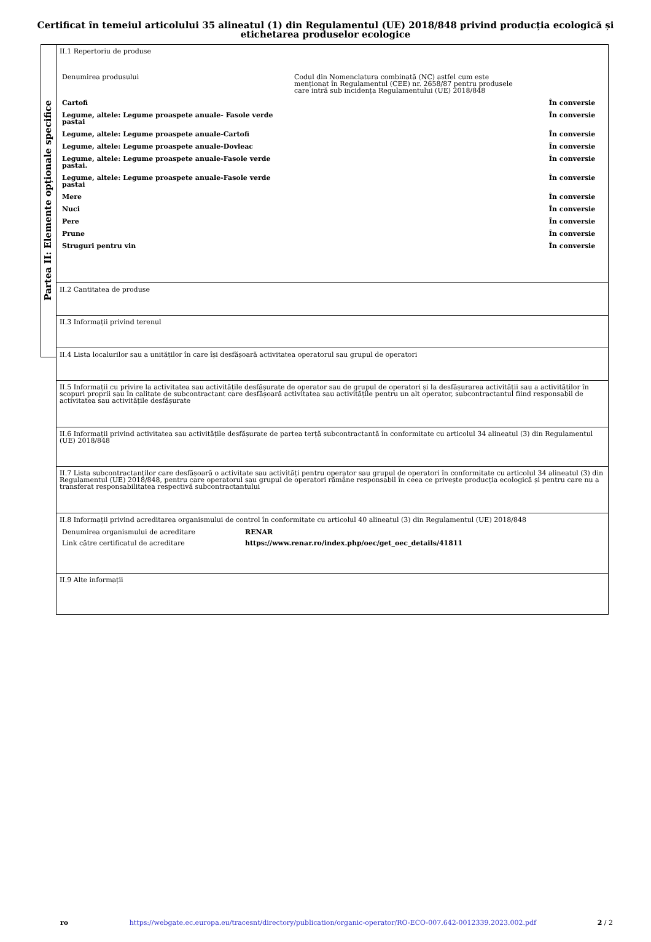Certificat în temeiul articolului 35 alineatul (1) din Regulamentul (UE) 2018/848 privind producția ecologică și etichetarea produselor ecologice
Partea II: Elemente opționale specifice
II.1 Repertoriu de produse
| Denumirea produsului | Codul din Nomenclatura combinată (NC) astfel cum este menționat în Regulamentul (CEE) nr. 2658/87 pentru produsele care intră sub incidența Regulamentului (UE) 2018/848 | |
| Cartofi | | În conversie |
| Legume, altele: Legume proaspete anuale- Fasole verde pastai | | În conversie |
| Legume, altele: Legume proaspete anuale-Cartofi | | În conversie |
| Legume, altele: Legume proaspete anuale-Dovleac | | În conversie |
| Legume, altele: Legume proaspete anuale-Fasole verde pastai. | | În conversie |
| Legume, altele: Legume proaspete anuale-Fasole verde pastai | | În conversie |
| Mere | | În conversie |
| Nuci | | În conversie |
| Pere | | În conversie |
| Prune | | În conversie |
| Struguri pentru vin | | În conversie |
II.2 Cantitatea de produse
II.3 Informații privind terenul
II.4 Lista localurilor sau a unităților în care își desfășoară activitatea operatorul sau grupul de operatori
II.5 Informații cu privire la activitatea sau activitățile desfășurate de operator sau de grupul de operatori și la desfășurarea activității sau a activităților în scopuri proprii sau în calitate de subcontractant care desfășoară activitatea sau activitățile pentru un alt operator, subcontractantul fiind responsabil de activitatea sau activitățile desfășurate
II.6 Informații privind activitatea sau activitățile desfășurate de partea terță subcontractantă în conformitate cu articolul 34 alineatul (3) din Regulamentul (UE) 2018/848
II.7 Lista subcontractanților care desfășoară o activitate sau activități pentru operator sau grupul de operatori în conformitate cu articolul 34 alineatul (3) din Regulamentul (UE) 2018/848, pentru care operatorul sau grupul de operatori rămâne responsabil în ceea ce privește producția ecologică și pentru care nu a transferat responsabilitatea respectivă subcontractantului
II.8 Informații privind acreditarea organismului de control în conformitate cu articolul 40 alineatul (3) din Regulamentul (UE) 2018/848
| Denumirea organismului de acreditare | RENAR |
| Link către certificatul de acreditare | https://www.renar.ro/index.php/oec/get_oec_details/41811 |
II.9 Alte informații
ro https://webgate.ec.europa.eu/tracesnt/directory/publication/organic-operator/RO-ECO-007.642-0012339.2023.002.pdf 2 / 2